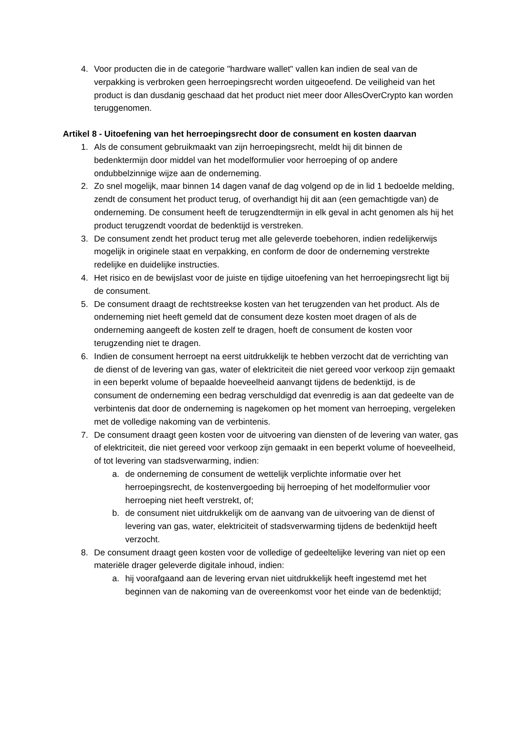4. Voor producten die in de categorie "hardware wallet" vallen kan indien de seal van de verpakking is verbroken geen herroepingsrecht worden uitgeoefend. De veiligheid van het product is dan dusdanig geschaad dat het product niet meer door AllesOverCrypto kan worden teruggenomen.
Artikel 8 - Uitoefening van het herroepingsrecht door de consument en kosten daarvan
1. Als de consument gebruikmaakt van zijn herroepingsrecht, meldt hij dit binnen de bedenktermijn door middel van het modelformulier voor herroeping of op andere ondubbelzinnige wijze aan de onderneming.
2. Zo snel mogelijk, maar binnen 14 dagen vanaf de dag volgend op de in lid 1 bedoelde melding, zendt de consument het product terug, of overhandigt hij dit aan (een gemachtigde van) de onderneming. De consument heeft de terugzendtermijn in elk geval in acht genomen als hij het product terugzendt voordat de bedenktijd is verstreken.
3. De consument zendt het product terug met alle geleverde toebehoren, indien redelijkerwijs mogelijk in originele staat en verpakking, en conform de door de onderneming verstrekte redelijke en duidelijke instructies.
4. Het risico en de bewijslast voor de juiste en tijdige uitoefening van het herroepingsrecht ligt bij de consument.
5. De consument draagt de rechtstreekse kosten van het terugzenden van het product. Als de onderneming niet heeft gemeld dat de consument deze kosten moet dragen of als de onderneming aangeeft de kosten zelf te dragen, hoeft de consument de kosten voor terugzending niet te dragen.
6. Indien de consument herroept na eerst uitdrukkelijk te hebben verzocht dat de verrichting van de dienst of de levering van gas, water of elektriciteit die niet gereed voor verkoop zijn gemaakt in een beperkt volume of bepaalde hoeveelheid aanvangt tijdens de bedenktijd, is de consument de onderneming een bedrag verschuldigd dat evenredig is aan dat gedeelte van de verbintenis dat door de onderneming is nagekomen op het moment van herroeping, vergeleken met de volledige nakoming van de verbintenis.
7. De consument draagt geen kosten voor de uitvoering van diensten of de levering van water, gas of elektriciteit, die niet gereed voor verkoop zijn gemaakt in een beperkt volume of hoeveelheid, of tot levering van stadsverwarming, indien:
a. de onderneming de consument de wettelijk verplichte informatie over het herroepingsrecht, de kostenvergoeding bij herroeping of het modelformulier voor herroeping niet heeft verstrekt, of;
b. de consument niet uitdrukkelijk om de aanvang van de uitvoering van de dienst of levering van gas, water, elektriciteit of stadsverwarming tijdens de bedenktijd heeft verzocht.
8. De consument draagt geen kosten voor de volledige of gedeeltelijke levering van niet op een materiële drager geleverde digitale inhoud, indien:
a. hij voorafgaand aan de levering ervan niet uitdrukkelijk heeft ingestemd met het beginnen van de nakoming van de overeenkomst voor het einde van de bedenktijd;